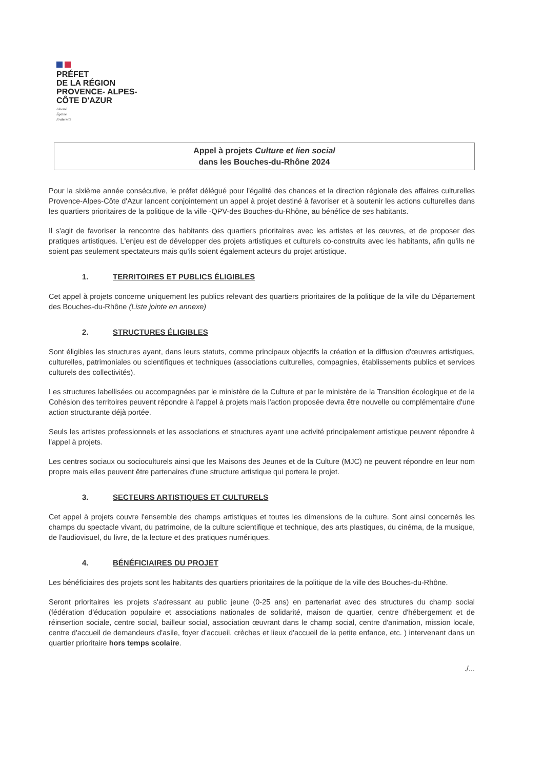PRÉFET
DE LA RÉGION
PROVENCE- ALPES-
CÔTE D'AZUR
Liberté
Égalité
Fraternité
Appel à projets Culture et lien social
dans les Bouches-du-Rhône 2024
Pour la sixième année consécutive, le préfet délégué pour l'égalité des chances et la direction régionale des affaires culturelles Provence-Alpes-Côte d'Azur lancent conjointement un appel à projet destiné à favoriser et à soutenir les actions culturelles dans les quartiers prioritaires de la politique de la ville -QPV-des Bouches-du-Rhône, au bénéfice de ses habitants.
Il s'agit de favoriser la rencontre des habitants des quartiers prioritaires avec les artistes et les œuvres, et de proposer des pratiques artistiques. L'enjeu est de développer des projets artistiques et culturels co-construits avec les habitants, afin qu'ils ne soient pas seulement spectateurs mais qu'ils soient également acteurs du projet artistique.
1. TERRITOIRES ET PUBLICS ÉLIGIBLES
Cet appel à projets concerne uniquement les publics relevant des quartiers prioritaires de la politique de la ville du Département des Bouches-du-Rhône (Liste jointe en annexe)
2. STRUCTURES ÉLIGIBLES
Sont éligibles les structures ayant, dans leurs statuts, comme principaux objectifs la création et la diffusion d'œuvres artistiques, culturelles, patrimoniales ou scientifiques et techniques (associations culturelles, compagnies, établissements publics et services culturels des collectivités).
Les structures labellisées ou accompagnées par le ministère de la Culture et par le ministère de la Transition écologique et de la Cohésion des territoires peuvent répondre à l'appel à projets mais l'action proposée devra être nouvelle ou complémentaire d'une action structurante déjà portée.
Seuls les artistes professionnels et les associations et structures ayant une activité principalement artistique peuvent répondre à l'appel à projets.
Les centres sociaux ou socioculturels ainsi que les Maisons des Jeunes et de la Culture (MJC) ne peuvent répondre en leur nom propre mais elles peuvent être partenaires d'une structure artistique qui portera le projet.
3. SECTEURS ARTISTIQUES ET CULTURELS
Cet appel à projets couvre l'ensemble des champs artistiques et toutes les dimensions de la culture. Sont ainsi concernés les champs du spectacle vivant, du patrimoine, de la culture scientifique et technique, des arts plastiques, du cinéma, de la musique, de l'audiovisuel, du livre, de la lecture et des pratiques numériques.
4. BÉNÉFICIAIRES DU PROJET
Les bénéficiaires des projets sont les habitants des quartiers prioritaires de la politique de la ville des Bouches-du-Rhône.
Seront prioritaires les projets s'adressant au public jeune (0-25 ans) en partenariat avec des structures du champ social (fédération d'éducation populaire et associations nationales de solidarité, maison de quartier, centre d'hébergement et de réinsertion sociale, centre social, bailleur social, association œuvrant dans le champ social, centre d'animation, mission locale, centre d'accueil de demandeurs d'asile, foyer d'accueil, crèches et lieux d'accueil de la petite enfance, etc. ) intervenant dans un quartier prioritaire hors temps scolaire.
./...